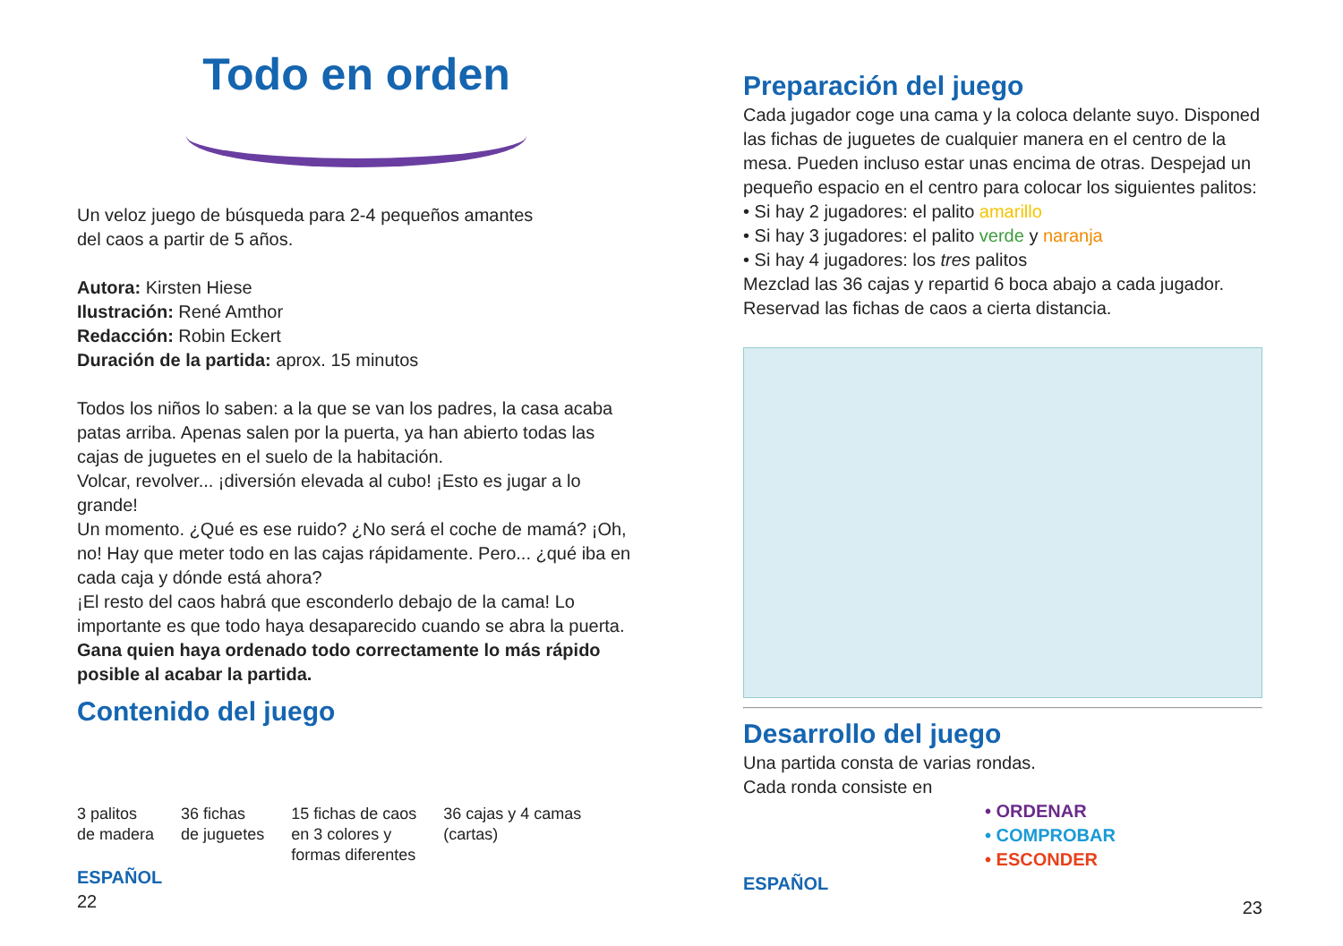Todo en orden
Un veloz juego de búsqueda para 2-4 pequeños amantes
del caos a partir de 5 años.
Autora: Kirsten Hiese
Ilustración: René Amthor
Redacción: Robin Eckert
Duración de la partida: aprox. 15 minutos
Todos los niños lo saben: a la que se van los padres, la casa acaba patas arriba. Apenas salen por la puerta, ya han abierto todas las cajas de juguetes en el suelo de la habitación.
Volcar, revolver... ¡diversión elevada al cubo! ¡Esto es jugar a lo grande!
Un momento. ¿Qué es ese ruido? ¿No será el coche de mamá? ¡Oh, no! Hay que meter todo en las cajas rápidamente. Pero... ¿qué iba en cada caja y dónde está ahora?
¡El resto del caos habrá que esconderlo debajo de la cama! Lo importante es que todo haya desaparecido cuando se abra la puerta.
Gana quien haya ordenado todo correctamente lo más rápido posible al acabar la partida.
Contenido del juego
3 palitos
de madera 36 fichas
de juguetes 15 fichas de caos
en 3 colores y
formas diferentes 36 cajas y 4 camas
(cartas)
ESPAÑOL
22
Preparación del juego
Cada jugador coge una cama y la coloca delante suyo. Disponed las fichas de juguetes de cualquier manera en el centro de la mesa. Pueden incluso estar unas encima de otras. Despejad un pequeño espacio en el centro para colocar los siguientes palitos:
• Si hay 2 jugadores: el palito amarillo
• Si hay 3 jugadores: el palito verde y naranja
• Si hay 4 jugadores: los tres palitos
Mezclad las 36 cajas y repartid 6 boca abajo a cada jugador. Reservad las fichas de caos a cierta distancia.
Desarrollo del juego
Una partida consta de varias rondas.
Cada ronda consiste en
• ORDENAR
• COMPROBAR
• ESCONDER
ESPAÑOL
23